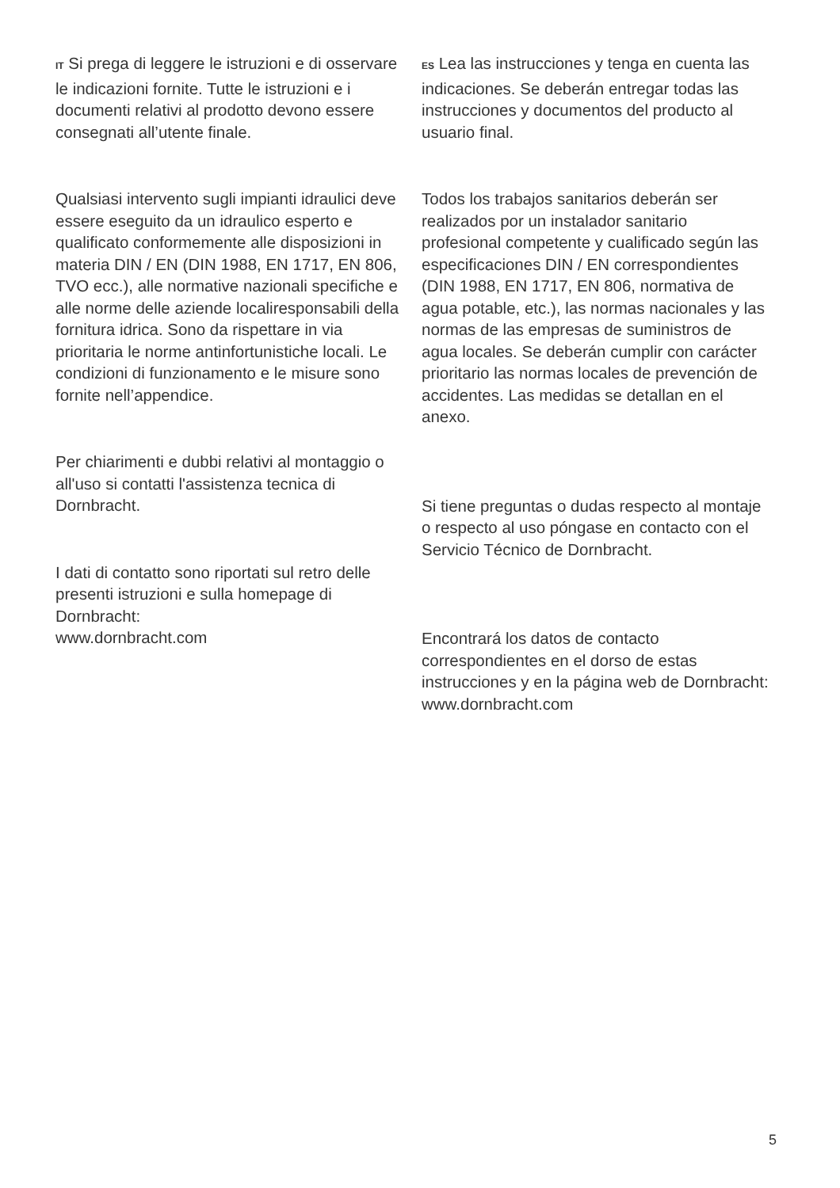IT Si prega di leggere le istruzioni e di osservare le indicazioni fornite. Tutte le istruzioni e i documenti relativi al prodotto devono essere consegnati all’utente finale.
Qualsiasi intervento sugli impianti idraulici deve essere eseguito da un idraulico esperto e qualificato conformemente alle disposizioni in materia DIN / EN (DIN 1988, EN 1717, EN 806, TVO ecc.), alle normative nazionali specifiche e alle norme delle aziende localiresponsabili della fornitura idrica. Sono da rispettare in via prioritaria le norme antinfortunistiche locali. Le condizioni di funzionamento e le misure sono fornite nell’appendice.
Per chiarimenti e dubbi relativi al montaggio o all'uso si contatti l'assistenza tecnica di Dornbracht.
I dati di contatto sono riportati sul retro delle presenti istruzioni e sulla homepage di Dornbracht:
www.dornbracht.com
ES Lea las instrucciones y tenga en cuenta las indicaciones. Se deberán entregar todas las instrucciones y documentos del producto al usuario final.
Todos los trabajos sanitarios deberán ser realizados por un instalador sanitario profesional competente y cualificado según las especificaciones DIN / EN correspondientes (DIN 1988, EN 1717, EN 806, normativa de agua potable, etc.), las normas nacionales y las normas de las empresas de suministros de agua locales. Se deberán cumplir con carácter prioritario las normas locales de prevención de accidentes. Las medidas se detallan en el anexo.
Si tiene preguntas o dudas respecto al montaje o respecto al uso póngase en contacto con el Servicio Técnico de Dornbracht.
Encontrará los datos de contacto correspondientes en el dorso de estas instrucciones y en la página web de Dornbracht:
www.dornbracht.com
5